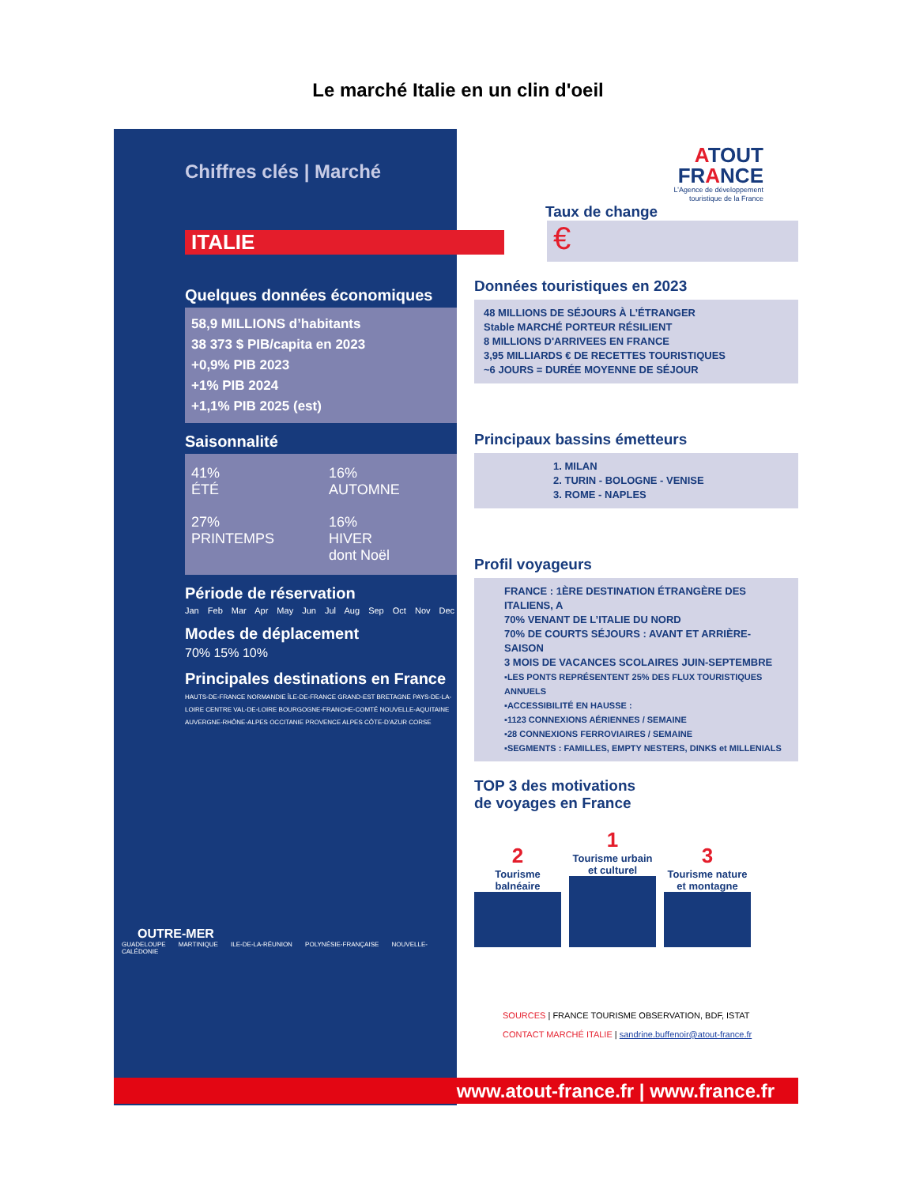Le marché Italie en un clin d'oeil
Chiffres clés | Marché
ITALIE
Quelques données économiques
58,9 MILLIONS d’habitants
38 373 $ PIB/capita en 2023
+0,9% PIB 2023
+1% PIB 2024
+1,1% PIB 2025 (est)
Saisonnalité
41%
ÉTÉ
16%
AUTOMNE
27%
PRINTEMPS
16%
HIVER
dont Noël
Période de réservation
Jan Feb Mar Apr May Jun Jul Aug Sep Oct Nov Dec
Modes de déplacement
70% 15% 10%
Principales destinations en France
HAUTS-DE-FRANCE NORMANDIE ÎLE-DE-FRANCE GRAND-EST BRETAGNE PAYS-DE-LA-LOIRE CENTRE VAL-DE-LOIRE BOURGOGNE-FRANCHE-COMTÉ NOUVELLE-AQUITAINE AUVERGNE-RHÔNE-ALPES OCCITANIE PROVENCE ALPES CÔTE-D'AZUR CORSE
OUTRE-MER
GUADELOUPE MARTINIQUE ILE-DE-LA-RÉUNION POLYNÉSIE-FRANÇAISE NOUVELLE-CALÉDONIE
ATOUT
FRANCE
L’Agence de développement
touristique de la France
Taux de change
€
Données touristiques en 2023
48 MILLIONS DE SÉJOURS À L’ÉTRANGER
Stable MARCHÉ PORTEUR RÉSILIENT
8 MILLIONS D'ARRIVEES EN FRANCE
3,95 MILLIARDS € DE RECETTES TOURISTIQUES
~6 JOURS = DURÉE MOYENNE DE SÉJOUR
Principaux bassins émetteurs
1. MILAN
2. TURIN - BOLOGNE - VENISE
3. ROME - NAPLES
Profil voyageurs
FRANCE : 1ÈRE DESTINATION ÉTRANGÈRE DES ITALIENS, A
70% VENANT DE L’ITALIE DU NORD
70% DE COURTS SÉJOURS : AVANT ET ARRIÈRE-SAISON
3 MOIS DE VACANCES SCOLAIRES JUIN-SEPTEMBRE
▪LES PONTS REPRÉSENTENT 25% DES FLUX TOURISTIQUES ANNUELS
▪ACCESSIBILITÉ EN HAUSSE :
▪1123 CONNEXIONS AÉRIENNES / SEMAINE
▪28 CONNEXIONS FERROVIAIRES / SEMAINE
▪SEGMENTS : FAMILLES, EMPTY NESTERS, DINKS et MILLENIALS
TOP 3 des motivations
de voyages en France
2
Tourisme balnéaire
1
Tourisme urbain et culturel
3
Tourisme nature et montagne
SOURCES | FRANCE TOURISME OBSERVATION, BDF, ISTAT
CONTACT MARCHÉ ITALIE | sandrine.buffenoir@atout-france.fr
www.atout-france.fr | www.france.fr